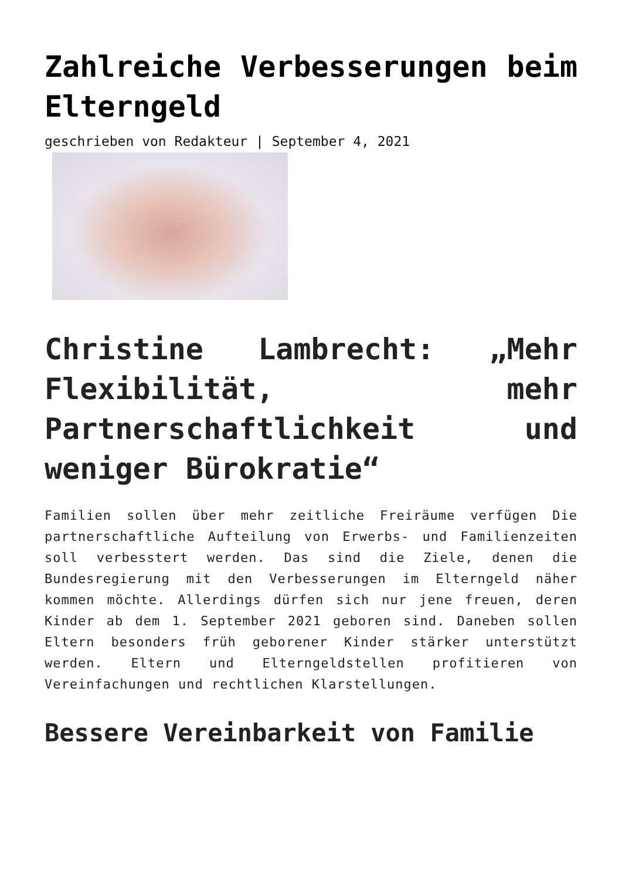Zahlreiche Verbesserungen beim Elterngeld
geschrieben von Redakteur | September 4, 2021
Christine Lambrecht: „Mehr Flexibilität, mehr Partnerschaftlichkeit und weniger Bürokratie“
Familien sollen über mehr zeitliche Freiräume verfügen Die partnerschaftliche Aufteilung von Erwerbs- und Familienzeiten soll verbesstert werden. Das sind die Ziele, denen die Bundesregierung mit den Verbesserungen im Elterngeld näher kommen möchte. Allerdings dürfen sich nur jene freuen, deren Kinder ab dem 1. September 2021 geboren sind. Daneben sollen Eltern besonders früh geborener Kinder stärker unterstützt werden. Eltern und Elterngeldstellen profitieren von Vereinfachungen und rechtlichen Klarstellungen.
Bessere Vereinbarkeit von Familie